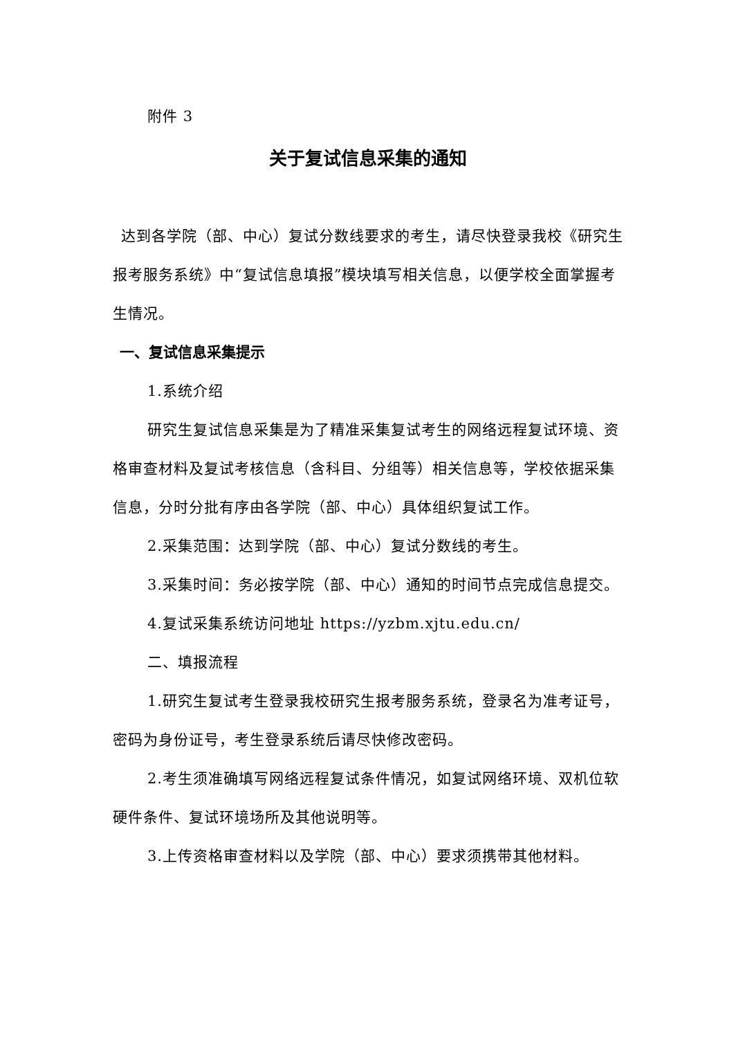附件 3
关于复试信息采集的通知
达到各学院（部、中心）复试分数线要求的考生，请尽快登录我校《研究生报考服务系统》中“复试信息填报”模块填写相关信息，以便学校全面掌握考生情况。
一、复试信息采集提示
1.系统介绍
研究生复试信息采集是为了精准采集复试考生的网络远程复试环境、资格审查材料及复试考核信息（含科目、分组等）相关信息等，学校依据采集信息，分时分批有序由各学院（部、中心）具体组织复试工作。
2.采集范围：达到学院（部、中心）复试分数线的考生。
3.采集时间：务必按学院（部、中心）通知的时间节点完成信息提交。
4.复试采集系统访问地址 https://yzbm.xjtu.edu.cn/
二、填报流程
1.研究生复试考生登录我校研究生报考服务系统，登录名为准考证号，密码为身份证号，考生登录系统后请尽快修改密码。
2.考生须准确填写网络远程复试条件情况，如复试网络环境、双机位软硬件条件、复试环境场所及其他说明等。
3.上传资格审查材料以及学院（部、中心）要求须携带其他材料。